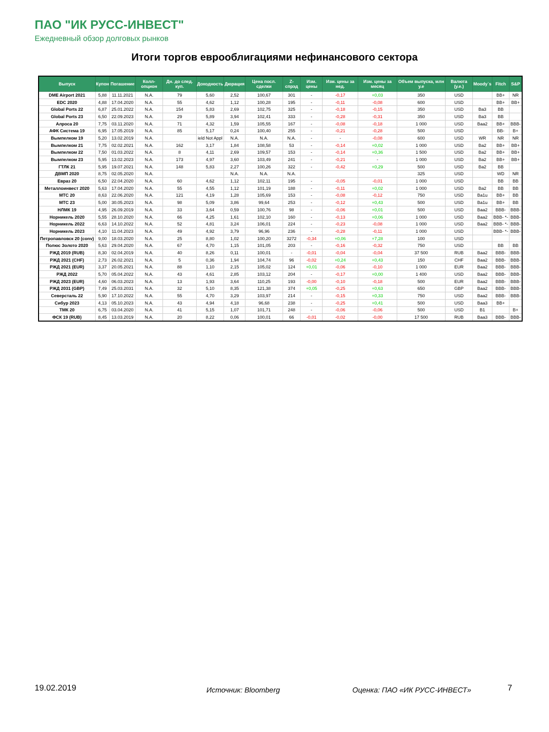ПАО "ИК РУСС-ИНВЕСТ"
Ежедневный обзор долговых рынков
Итоги торгов еврооблигациями нефинансового сектора
| Выпуск | Купон | Погашение | Колл-опцион | Дн. до след. куп. | Доходность | Дюрация | Цена посл. сделки | Z-спрэд | Изм. цены | Изм. цены за нед. | Изм. цены за месяц | Объем выпуска, млн у.е | Валюта (у.е.) | Moody`s | Fitch | S&P |
| --- | --- | --- | --- | --- | --- | --- | --- | --- | --- | --- | --- | --- | --- | --- | --- | --- |
| DME Airport 2021 | 5,88 | 11.11.2021 | N.A. | 79 | 5,60 | 2,52 | 100,67 | 301 | - | -0,17 | +0,03 | 350 | USD | | BB+ | NR |
| EDC 2020 | 4,88 | 17.04.2020 | N.A. | 55 | 4,62 | 1,12 | 100,28 | 195 | - | -0,11 | -0,08 | 600 | USD | | BB+ | BB+ |
| Global Ports 22 | 6,87 | 25.01.2022 | N.A. | 154 | 5,83 | 2,69 | 102,75 | 325 | - | -0,18 | -0,15 | 350 | USD | Ba3 | BB | |
| Global Ports 23 | 6,50 | 22.09.2023 | N.A. | 29 | 5,89 | 3,94 | 102,41 | 333 | - | -0,28 | -0,31 | 350 | USD | Ba3 | BB | |
| Алроса 20 | 7,75 | 03.11.2020 | N.A. | 71 | 4,32 | 1,59 | 105,55 | 167 | - | -0,08 | -0,18 | 1 000 | USD | Baa2 | BB+ | BBB- |
| АФК Система 19 | 6,95 | 17.05.2019 | N.A. | 85 | 5,17 | 0,24 | 100,40 | 255 | - | -0,21 | -0,28 | 500 | USD | | BB- | B+ |
| Вымпелком 19 | 5,20 | 13.02.2019 | N.A. | | ield Not Appl | N.A. | N.A. | N.A. | - | - | -0,08 | 600 | USD | WR | NR | NR |
| Вымпелком 21 | 7,75 | 02.02.2021 | N.A. | 162 | 3,17 | 1,84 | 108,58 | 53 | - | -0,14 | +0,02 | 1 000 | USD | Ba2 | BB+ | BB+ |
| Вымпелком 22 | 7,50 | 01.03.2022 | N.A. | 8 | 4,11 | 2,69 | 109,57 | 153 | - | -0,14 | +0,36 | 1 500 | USD | Ba2 | BB+ | BB+ |
| Вымпелком 23 | 5,95 | 13.02.2023 | N.A. | 173 | 4,97 | 3,60 | 103,49 | 241 | - | -0,21 | - | 1 000 | USD | Ba2 | BB+ | BB+ |
| ГТЛК 21 | 5,95 | 19.07.2021 | N.A. | 148 | 5,83 | 2,27 | 100,26 | 322 | - | -0,42 | +0,29 | 500 | USD | Ba2 | BB | |
| ДВМП 2020 | 8,75 | 02.05.2020 | N.A. | | | N.A. | N.A. | N.A. | | | | 325 | USD | | WD | NR |
| Евраз 20 | 6,50 | 22.04.2020 | N.A. | 60 | 4,62 | 1,12 | 102,11 | 195 | - | -0,05 | -0,01 | 1 000 | USD | | BB | BB |
| Металлоинвест 2020 | 5,63 | 17.04.2020 | N.A. | 55 | 4,55 | 1,12 | 101,19 | 188 | - | -0,11 | +0,02 | 1 000 | USD | Ba2 | BB | BB |
| МТС 20 | 8,63 | 22.06.2020 | N.A. | 121 | 4,19 | 1,28 | 105,69 | 153 | - | -0,08 | -0,12 | 750 | USD | Ba1u | BB+ | BB |
| МТС 23 | 5,00 | 30.05.2023 | N.A. | 98 | 5,09 | 3,86 | 99,64 | 253 | - | -0,12 | +0,43 | 500 | USD | Ba1u | BB+ | BB |
| НЛМК 19 | 4,95 | 26.09.2019 | N.A. | 33 | 3,64 | 0,59 | 100,76 | 98 | - | -0,06 | +0,01 | 500 | USD | Baa2 | BBB- | BBB- |
| Норникель 2020 | 5,55 | 28.10.2020 | N.A. | 66 | 4,25 | 1,61 | 102,10 | 160 | - | -0,13 | +0,06 | 1 000 | USD | Baa2 | BBB- *- | BBB- |
| Норникель 2022 | 6,63 | 14.10.2022 | N.A. | 52 | 4,81 | 3,24 | 106,01 | 224 | - | -0,23 | -0,08 | 1 000 | USD | Baa2 | BBB- *- | BBB- |
| Норникель 2023 | 4,10 | 11.04.2023 | N.A. | 49 | 4,92 | 3,79 | 96,96 | 236 | - | -0,28 | -0,11 | 1 000 | USD | | BBB- *- | BBB- |
| Петропавловск 20 (conv) | 9,00 | 18.03.2020 | N.A. | 25 | 8,80 | 1,02 | 100,20 | 3272 | -0,34 | +0,06 | +7,28 | 100 | USD | | | |
| Полюс Золото 2020 | 5,63 | 29.04.2020 | N.A. | 67 | 4,70 | 1,15 | 101,05 | 203 | - | -0,16 | -0,32 | 750 | USD | | BB | BB |
| РЖД 2019 (RUB) | 8,30 | 02.04.2019 | N.A. | 40 | 8,26 | 0,11 | 100,01 | - | -0,01 | -0,04 | -0,04 | 37 500 | RUB | Baa2 | BBB- | BBB- |
| РЖД 2021 (CHF) | 2,73 | 26.02.2021 | N.A. | 5 | 0,36 | 1,94 | 104,74 | 96 | -0,02 | +0,24 | +0,43 | 150 | CHF | Baa2 | BBB- | BBB- |
| РЖД 2021 (EUR) | 3,37 | 20.05.2021 | N.A. | 88 | 1,10 | 2,15 | 105,02 | 124 | +0,01 | -0,06 | -0,10 | 1 000 | EUR | Baa2 | BBB- | BBB- |
| РЖД 2022 | 5,70 | 05.04.2022 | N.A. | 43 | 4,61 | 2,85 | 103,12 | 204 | - | -0,17 | +0,00 | 1 400 | USD | Baa2 | BBB- | BBB- |
| РЖД 2023 (EUR) | 4,60 | 06.03.2023 | N.A. | 13 | 1,93 | 3,64 | 110,25 | 193 | -0,00 | -0,10 | -0,18 | 500 | EUR | Baa2 | BBB- | BBB- |
| РЖД 2031 (GBP) | 7,49 | 25.03.2031 | N.A. | 32 | 5,10 | 8,35 | 121,38 | 374 | +0,05 | -0,25 | +0,63 | 650 | GBP | Baa2 | BBB- | BBB- |
| Северсталь 22 | 5,90 | 17.10.2022 | N.A. | 55 | 4,70 | 3,29 | 103,97 | 214 | - | -0,15 | +0,33 | 750 | USD | Baa2 | BBB- | BBB- |
| Сибур 2023 | 4,13 | 05.10.2023 | N.A. | 43 | 4,94 | 4,18 | 96,68 | 238 | - | -0,25 | +0,41 | 500 | USD | Baa3 | BB+ | |
| ТМК 20 | 6,75 | 03.04.2020 | N.A. | 41 | 5,15 | 1,07 | 101,71 | 248 | - | -0,06 | -0,06 | 500 | USD | B1 | | B+ |
| ФСК 19 (RUB) | 8,45 | 13.03.2019 | N.A. | 20 | 8,22 | 0,06 | 100,01 | 66 | -0,01 | -0,02 | -0,00 | 17 500 | RUB | Baa3 | BBB- | BBB- |
19.02.2019 Источник: Bloomberg Оценка: ПАО «ИК РУСС-ИНВЕСТ» 7